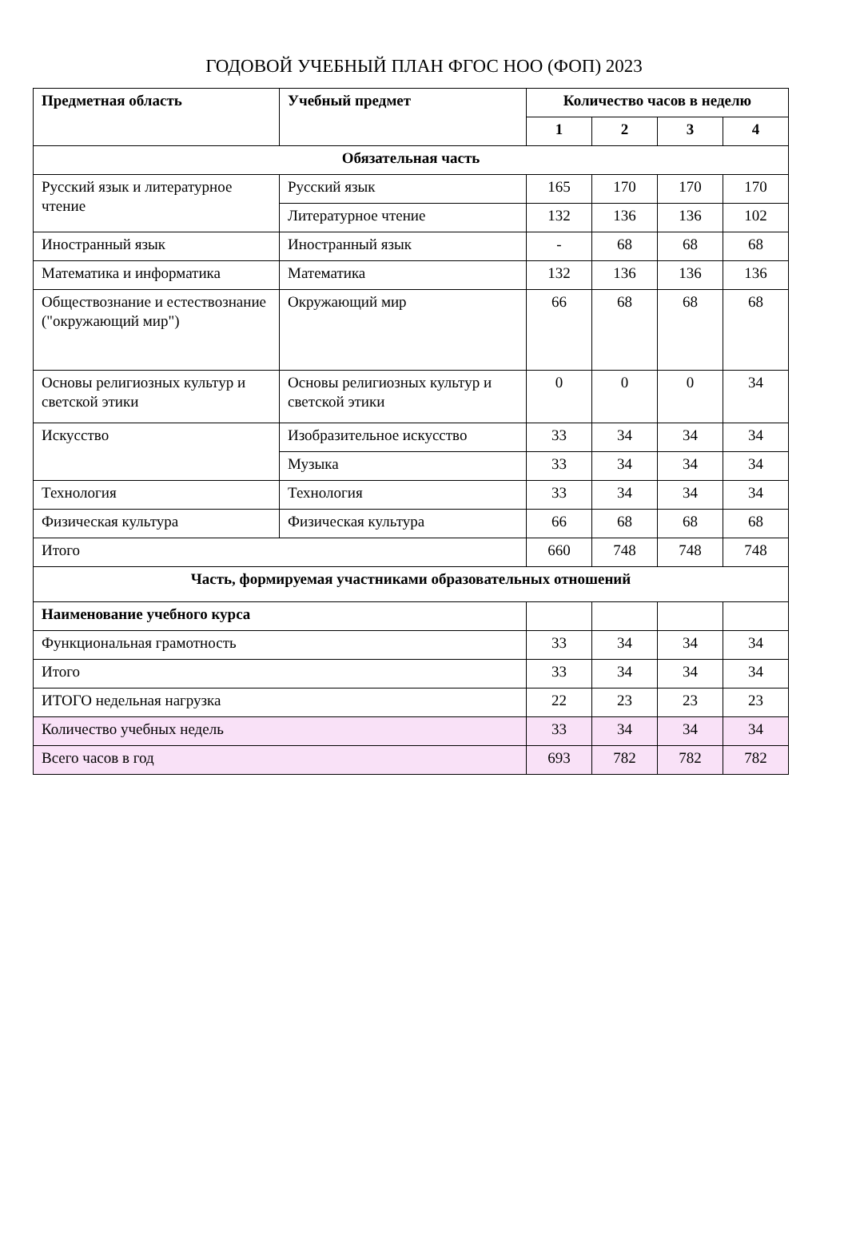ГОДОВОЙ УЧЕБНЫЙ ПЛАН ФГОС НОО (ФОП) 2023
| Предметная область | Учебный предмет | Количество часов в неделю | | | |
| --- | --- | --- | --- | --- | --- |
| | | 1 | 2 | 3 | 4 |
| Обязательная часть | | | | | |
| Русский язык и литературное чтение | Русский язык | 165 | 170 | 170 | 170 |
| | Литературное чтение | 132 | 136 | 136 | 102 |
| Иностранный язык | Иностранный язык | - | 68 | 68 | 68 |
| Математика и информатика | Математика | 132 | 136 | 136 | 136 |
| Обществознание и естествознание ("окружающий мир") | Окружающий мир | 66 | 68 | 68 | 68 |
| Основы религиозных культур и светской этики | Основы религиозных культур и светской этики | 0 | 0 | 0 | 34 |
| Искусство | Изобразительное искусство | 33 | 34 | 34 | 34 |
| | Музыка | 33 | 34 | 34 | 34 |
| Технология | Технология | 33 | 34 | 34 | 34 |
| Физическая культура | Физическая культура | 66 | 68 | 68 | 68 |
| Итого | | 660 | 748 | 748 | 748 |
| Часть, формируемая участниками образовательных отношений | | | | | |
| Наименование учебного курса | | | | | |
| Функциональная грамотность | | 33 | 34 | 34 | 34 |
| Итого | | 33 | 34 | 34 | 34 |
| ИТОГО недельная нагрузка | | 22 | 23 | 23 | 23 |
| Количество учебных недель | | 33 | 34 | 34 | 34 |
| Всего часов в год | | 693 | 782 | 782 | 782 |